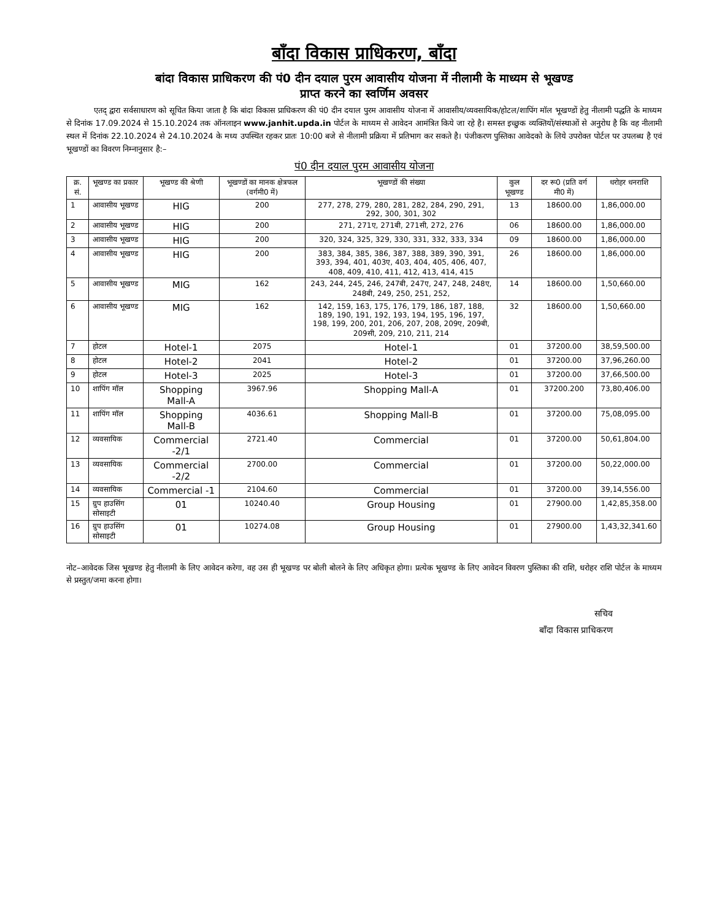बाँदा विकास प्राधिकरण, बाँदा
बांदा विकास प्राधिकरण की पं0 दीन दयाल पुरम आवासीय योजना में नीलामी के माध्यम से भूखण्ड
प्राप्त करने का स्वर्णिम अवसर
एतद् द्वारा सर्वसाधारण को सूचित किया जाता है कि बांदा विकास प्राधिकरण की पं0 दीन दयाल पुरम आवासीय योजना में आवासीय/व्यवसायिक/होटल/शापिंग मॉल भूखण्डों हेतु नीलामी पद्धति के माध्यम से दिनांक 17.09.2024 से 15.10.2024 तक ऑनलाइन www.janhit.upda.in पोर्टल के माध्यम से आवेदन आमंत्रित किये जा रहे है। समस्त इच्छुक व्यक्तियों/संस्थाओं से अनुरोध है कि वह नीलामी स्थल में दिनांक 22.10.2024 से 24.10.2024 के मध्य उपस्थित रहकर प्रातः 10:00 बजे से नीलामी प्रक्रिया में प्रतिभाग कर सकते है। पंजीकरण पुस्तिका आवेदको के लिये उपरोक्त पोर्टल पर उपलब्ध है एवं भूखण्डों का विवरण निम्नानुसार है:–
पं0 दीन दयाल पुरम आवासीय योजना
| क्र. सं. | भूखण्ड का प्रकार | भूखण्ड की श्रेणी | भूखण्डों का मानक क्षेत्रफल (वर्गमी0 में) | भूखण्डों की संख्या | कुल भूखण्ड | दर रू0 (प्रति वर्ग मी0 में) | धरोहर धनराशि |
| --- | --- | --- | --- | --- | --- | --- | --- |
| 1 | आवासीय भूखण्ड | HIG | 200 | 277, 278, 279, 280, 281, 282, 284, 290, 291, 292, 300, 301, 302 | 13 | 18600.00 | 1,86,000.00 |
| 2 | आवासीय भूखण्ड | HIG | 200 | 271, 271ए, 271बी, 271सी, 272, 276 | 06 | 18600.00 | 1,86,000.00 |
| 3 | आवासीय भूखण्ड | HIG | 200 | 320, 324, 325, 329, 330, 331, 332, 333, 334 | 09 | 18600.00 | 1,86,000.00 |
| 4 | आवासीय भूखण्ड | HIG | 200 | 383, 384, 385, 386, 387, 388, 389, 390, 391, 393, 394, 401, 403ए, 403, 404, 405, 406, 407, 408, 409, 410, 411, 412, 413, 414, 415 | 26 | 18600.00 | 1,86,000.00 |
| 5 | आवासीय भूखण्ड | MIG | 162 | 243, 244, 245, 246, 247बी, 247ए, 247, 248, 248ए, 248बी, 249, 250, 251, 252, | 14 | 18600.00 | 1,50,660.00 |
| 6 | आवासीय भूखण्ड | MIG | 162 | 142, 159, 163, 175, 176, 179, 186, 187, 188, 189, 190, 191, 192, 193, 194, 195, 196, 197, 198, 199, 200, 201, 206, 207, 208, 209ए, 209बी, 209सी, 209, 210, 211, 214 | 32 | 18600.00 | 1,50,660.00 |
| 7 | होटल | Hotel-1 | 2075 | Hotel-1 | 01 | 37200.00 | 38,59,500.00 |
| 8 | होटल | Hotel-2 | 2041 | Hotel-2 | 01 | 37200.00 | 37,96,260.00 |
| 9 | होटल | Hotel-3 | 2025 | Hotel-3 | 01 | 37200.00 | 37,66,500.00 |
| 10 | शापिंग मॉल | Shopping Mall-A | 3967.96 | Shopping Mall-A | 01 | 37200.200 | 73,80,406.00 |
| 11 | शापिंग मॉल | Shopping Mall-B | 4036.61 | Shopping Mall-B | 01 | 37200.00 | 75,08,095.00 |
| 12 | व्यवसायिक | Commercial -2/1 | 2721.40 | Commercial | 01 | 37200.00 | 50,61,804.00 |
| 13 | व्यवसायिक | Commercial -2/2 | 2700.00 | Commercial | 01 | 37200.00 | 50,22,000.00 |
| 14 | व्यवसायिक | Commercial -1 | 2104.60 | Commercial | 01 | 37200.00 | 39,14,556.00 |
| 15 | ग्रुप हाउसिंग सोसाइटी | 01 | 10240.40 | Group Housing | 01 | 27900.00 | 1,42,85,358.00 |
| 16 | ग्रुप हाउसिंग सोसाइटी | 01 | 10274.08 | Group Housing | 01 | 27900.00 | 1,43,32,341.60 |
नोट–आवेदक जिस भूखण्ड हेतु नीलामी के लिए आवेदन करेगा, वह उस ही भूखण्ड पर बोली बोलने के लिए अधिकृत होगा। प्रत्येक भूखण्ड के लिए आवेदन विवरण पुस्तिका की राशि, धरोहर राशि पोर्टल के माध्यम से प्रस्तुत/जमा करना होगा।
सचिव
बाँदा विकास प्राधिकरण